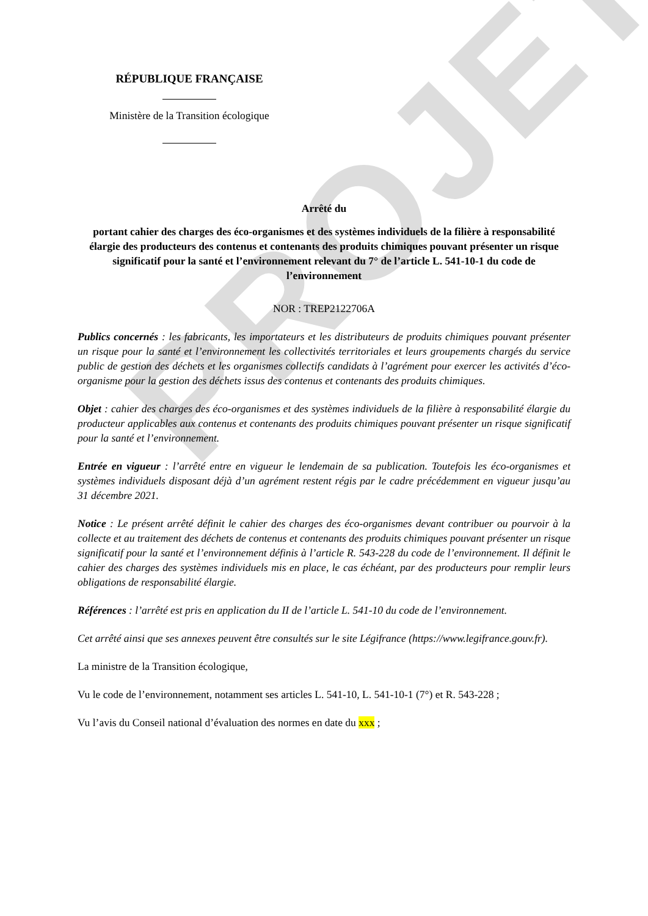PROJET
RÉPUBLIQUE FRANÇAISE
Ministère de la Transition écologique
Arrêté du
portant cahier des charges des éco-organismes et des systèmes individuels de la filière à responsabilité élargie des producteurs des contenus et contenants des produits chimiques pouvant présenter un risque significatif pour la santé et l’environnement relevant du 7° de l’article L. 541-10-1 du code de l’environnement
NOR : TREP2122706A
Publics concernés : les fabricants, les importateurs et les distributeurs de produits chimiques pouvant présenter un risque pour la santé et l’environnement les collectivités territoriales et leurs groupements chargés du service public de gestion des déchets et les organismes collectifs candidats à l’agrément pour exercer les activités d’éco-organisme pour la gestion des déchets issus des contenus et contenants des produits chimiques.
Objet : cahier des charges des éco-organismes et des systèmes individuels de la filière à responsabilité élargie du producteur applicables aux contenus et contenants des produits chimiques pouvant présenter un risque significatif pour la santé et l’environnement.
Entrée en vigueur : l’arrêté entre en vigueur le lendemain de sa publication. Toutefois les éco-organismes et systèmes individuels disposant déjà d’un agrément restent régis par le cadre précédemment en vigueur jusqu’au 31 décembre 2021.
Notice : Le présent arrêté définit le cahier des charges des éco-organismes devant contribuer ou pourvoir à la collecte et au traitement des déchets de contenus et contenants des produits chimiques pouvant présenter un risque significatif pour la santé et l’environnement définis à l’article R. 543-228 du code de l’environnement. Il définit le cahier des charges des systèmes individuels mis en place, le cas échéant, par des producteurs pour remplir leurs obligations de responsabilité élargie.
Références : l’arrêté est pris en application du II de l’article L. 541-10 du code de l’environnement.
Cet arrêté ainsi que ses annexes peuvent être consultés sur le site Légifrance (https://www.legifrance.gouv.fr).
La ministre de la Transition écologique,
Vu le code de l’environnement, notamment ses articles L. 541-10, L. 541-10-1 (7°) et R. 543-228 ;
Vu l’avis du Conseil national d’évaluation des normes en date du xxx ;